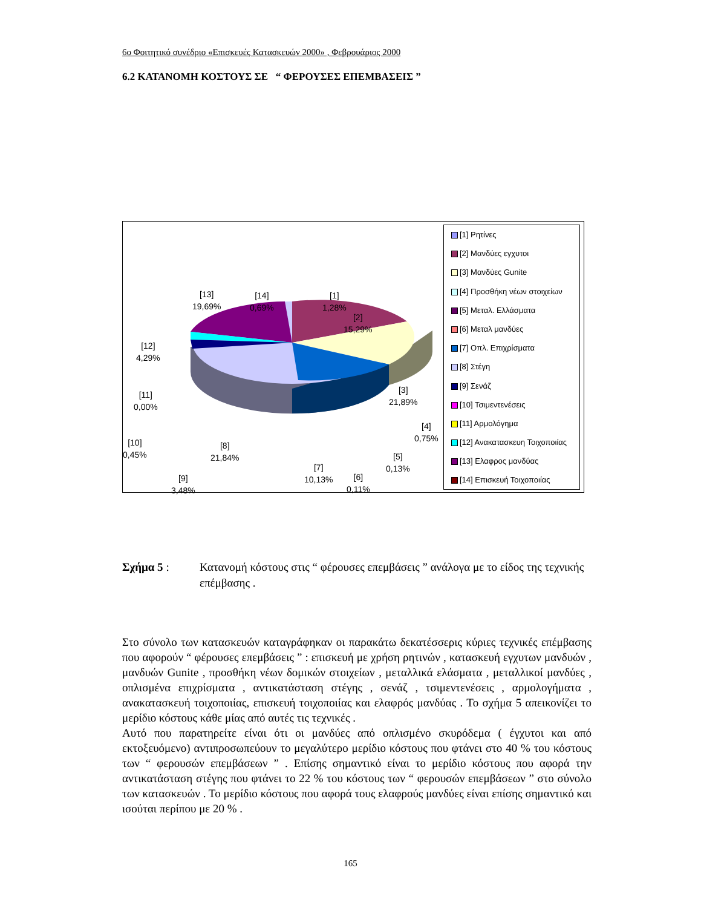6ο Φοιτητικό συνέδριο «Επισκευές Κατασκευών 2000» , Φεβρουάριος 2000
6.2 ΚΑΤΑΝΟΜΗ ΚΟΣΤΟΥΣ ΣΕ “ ΦΕΡΟΥΣΕΣ ΕΠΕΜΒΑΣΕΙΣ ”
[13]
19,69%
[14]
0,69%
[1]
1,28%
[2]
15,29%
[12]
4,29%
[11]
0,00%
[3]
21,89%
[4]
0,75%
[10]
0,45%
[8]
21,84%
[5]
0,13%
[7]
10,13%
[6]
0,11%
[9]
3,48%
[1] Ρητίνες
[2] Μανδύες εγχυτοι
[3] Μανδύες Gunite
[4] Προσθήκη νέων στοιχείων
[5] Μεταλ. Ελλάσματα
[6] Μεταλ μανδύες
[7] Οπλ. Επιχρίσματα
[8] Στέγη
[9] Σενάζ
[10] Τσιμεντενέσεις
[11] Αρμολόγημα
[12] Ανακατασκευη Τοιχοποιίας
[13] Ελαφρος μανδύας
[14] Επισκευή Τοιχοποιίας
Σχήμα 5 : Κατανομή κόστους στις “ φέρουσες επεμβάσεις ” ανάλογα με το είδος της τεχνικής επέμβασης .
Στο σύνολο των κατασκευών καταγράφηκαν οι παρακάτω δεκατέσσερις κύριες τεχνικές επέμβασης που αφορούν “ φέρουσες επεμβάσεις ” : επισκευή με χρήση ρητινών , κατασκευή εγχυτων μανδυών , μανδυών Gunite , προσθήκη νέων δομικών στοιχείων , μεταλλικά ελάσματα , μεταλλικοί μανδύες , οπλισμένα επιχρίσματα , αντικατάσταση στέγης , σενάζ , τσιμεντενέσεις , αρμολογήματα , ανακατασκευή τοιχοποιίας, επισκευή τοιχοποιίας και ελαφρός μανδύας . Το σχήμα 5 απεικονίζει το μερίδιο κόστους κάθε μίας από αυτές τις τεχνικές .
Αυτό που παρατηρείτε είναι ότι οι μανδύες από οπλισμένο σκυρόδεμα ( έγχυτοι και από εκτοξευόμενο) αντιπροσωπεύουν το μεγαλύτερο μερίδιο κόστους που φτάνει στο 40 % του κόστους των “ φερουσών επεμβάσεων ” . Επίσης σημαντικό είναι το μερίδιο κόστους που αφορά την αντικατάσταση στέγης που φτάνει το 22 % του κόστους των “ φερουσών επεμβάσεων ” στο σύνολο των κατασκευών . Το μερίδιο κόστους που αφορά τους ελαφρούς μανδύες είναι επίσης σημαντικό και ισούται περίπου με 20 % .
165